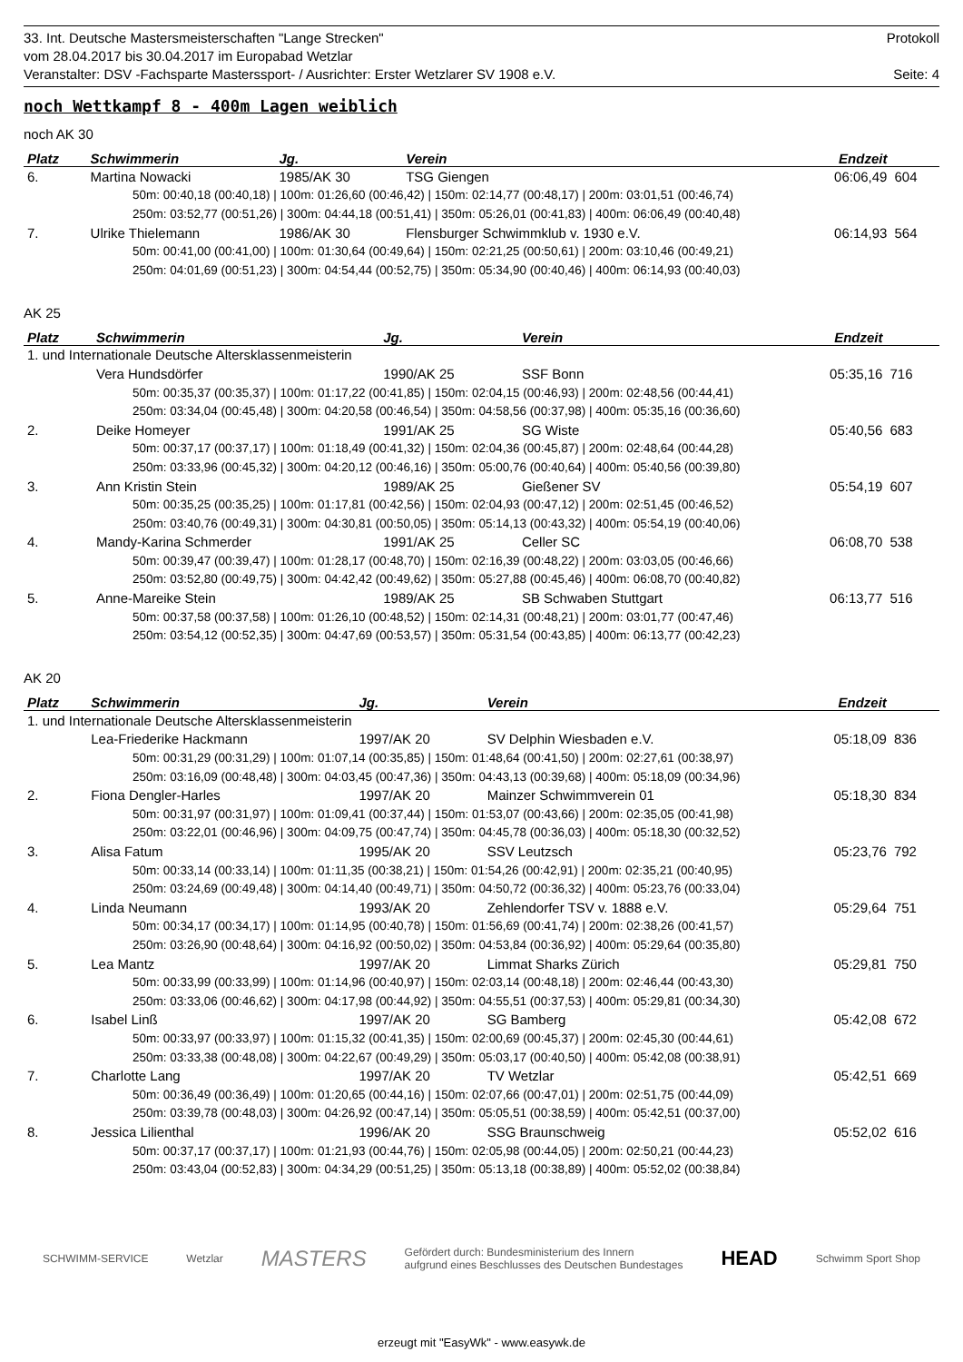33. Int. Deutsche Mastersmeisterschaften "Lange Strecken" Protokoll
vom 28.04.2017 bis 30.04.2017 im Europabad Wetzlar
Veranstalter: DSV -Fachsparte Masterssport- / Ausrichter: Erster Wetzlarer SV 1908 e.V. Seite: 4
noch Wettkampf 8 - 400m Lagen weiblich
noch AK 30
| Platz | Schwimmerin | Jg. | Verein | Endzeit | |
| --- | --- | --- | --- | --- | --- |
| 6. | Martina Nowacki | 1985/AK 30 | TSG Giengen | 06:06,49 | 604 |
| 50m: 00:40,18 (00:40,18) / 100m: 01:26,60 (00:46,42) / 150m: 02:14,77 (00:48,17) / 200m: 03:01,51 (00:46,74) | | | | | |
| 250m: 03:52,77 (00:51,26) / 300m: 04:44,18 (00:51,41) / 350m: 05:26,01 (00:41,83) / 400m: 06:06,49 (00:40,48) | | | | | |
| 7. | Ulrike Thielemann | 1986/AK 30 | Flensburger Schwimmklub v. 1930 e.V. | 06:14,93 | 564 |
| 50m: 00:41,00 (00:41,00) / 100m: 01:30,64 (00:49,64) / 150m: 02:21,25 (00:50,61) / 200m: 03:10,46 (00:49,21) | | | | | |
| 250m: 04:01,69 (00:51,23) / 300m: 04:54,44 (00:52,75) / 350m: 05:34,90 (00:40,46) / 400m: 06:14,93 (00:40,03) | | | | | |
AK 25
| Platz | Schwimmerin | Jg. | Verein | Endzeit | |
| --- | --- | --- | --- | --- | --- |
| 1. und Internationale Deutsche Altersklassenmeisterin | | | | | |
| | Vera Hundsdörfer | 1990/AK 25 | SSF Bonn | 05:35,16 | 716 |
| 50m: 00:35,37 (00:35,37) / 100m: 01:17,22 (00:41,85) / 150m: 02:04,15 (00:46,93) / 200m: 02:48,56 (00:44,41) | | | | | |
| 250m: 03:34,04 (00:45,48) / 300m: 04:20,58 (00:46,54) / 350m: 04:58,56 (00:37,98) / 400m: 05:35,16 (00:36,60) | | | | | |
| 2. | Deike Homeyer | 1991/AK 25 | SG Wiste | 05:40,56 | 683 |
| 50m: 00:37,17 (00:37,17) / 100m: 01:18,49 (00:41,32) / 150m: 02:04,36 (00:45,87) / 200m: 02:48,64 (00:44,28) | | | | | |
| 250m: 03:33,96 (00:45,32) / 300m: 04:20,12 (00:46,16) / 350m: 05:00,76 (00:40,64) / 400m: 05:40,56 (00:39,80) | | | | | |
| 3. | Ann Kristin Stein | 1989/AK 25 | Gießener SV | 05:54,19 | 607 |
| 50m: 00:35,25 (00:35,25) / 100m: 01:17,81 (00:42,56) / 150m: 02:04,93 (00:47,12) / 200m: 02:51,45 (00:46,52) | | | | | |
| 250m: 03:40,76 (00:49,31) / 300m: 04:30,81 (00:50,05) / 350m: 05:14,13 (00:43,32) / 400m: 05:54,19 (00:40,06) | | | | | |
| 4. | Mandy-Karina Schmerder | 1991/AK 25 | Celler SC | 06:08,70 | 538 |
| 50m: 00:39,47 (00:39,47) / 100m: 01:28,17 (00:48,70) / 150m: 02:16,39 (00:48,22) / 200m: 03:03,05 (00:46,66) | | | | | |
| 250m: 03:52,80 (00:49,75) / 300m: 04:42,42 (00:49,62) / 350m: 05:27,88 (00:45,46) / 400m: 06:08,70 (00:40,82) | | | | | |
| 5. | Anne-Mareike Stein | 1989/AK 25 | SB Schwaben Stuttgart | 06:13,77 | 516 |
| 50m: 00:37,58 (00:37,58) / 100m: 01:26,10 (00:48,52) / 150m: 02:14,31 (00:48,21) / 200m: 03:01,77 (00:47,46) | | | | | |
| 250m: 03:54,12 (00:52,35) / 300m: 04:47,69 (00:53,57) / 350m: 05:31,54 (00:43,85) / 400m: 06:13,77 (00:42,23) | | | | | |
AK 20
| Platz | Schwimmerin | Jg. | Verein | Endzeit | |
| --- | --- | --- | --- | --- | --- |
| 1. und Internationale Deutsche Altersklassenmeisterin | | | | | |
| | Lea-Friederike Hackmann | 1997/AK 20 | SV Delphin Wiesbaden e.V. | 05:18,09 | 836 |
| 50m: 00:31,29 (00:31,29) / 100m: 01:07,14 (00:35,85) / 150m: 01:48,64 (00:41,50) / 200m: 02:27,61 (00:38,97) | | | | | |
| 250m: 03:16,09 (00:48,48) / 300m: 04:03,45 (00:47,36) / 350m: 04:43,13 (00:39,68) / 400m: 05:18,09 (00:34,96) | | | | | |
| 2. | Fiona Dengler-Harles | 1997/AK 20 | Mainzer Schwimmverein 01 | 05:18,30 | 834 |
| 50m: 00:31,97 (00:31,97) / 100m: 01:09,41 (00:37,44) / 150m: 01:53,07 (00:43,66) / 200m: 02:35,05 (00:41,98) | | | | | |
| 250m: 03:22,01 (00:46,96) / 300m: 04:09,75 (00:47,74) / 350m: 04:45,78 (00:36,03) / 400m: 05:18,30 (00:32,52) | | | | | |
| 3. | Alisa Fatum | 1995/AK 20 | SSV Leutzsch | 05:23,76 | 792 |
| 50m: 00:33,14 (00:33,14) / 100m: 01:11,35 (00:38,21) / 150m: 01:54,26 (00:42,91) / 200m: 02:35,21 (00:40,95) | | | | | |
| 250m: 03:24,69 (00:49,48) / 300m: 04:14,40 (00:49,71) / 350m: 04:50,72 (00:36,32) / 400m: 05:23,76 (00:33,04) | | | | | |
| 4. | Linda Neumann | 1993/AK 20 | Zehlendorfer TSV v. 1888 e.V. | 05:29,64 | 751 |
| 50m: 00:34,17 (00:34,17) / 100m: 01:14,95 (00:40,78) / 150m: 01:56,69 (00:41,74) / 200m: 02:38,26 (00:41,57) | | | | | |
| 250m: 03:26,90 (00:48,64) / 300m: 04:16,92 (00:50,02) / 350m: 04:53,84 (00:36,92) / 400m: 05:29,64 (00:35,80) | | | | | |
| 5. | Lea Mantz | 1997/AK 20 | Limmat Sharks Zürich | 05:29,81 | 750 |
| 50m: 00:33,99 (00:33,99) / 100m: 01:14,96 (00:40,97) / 150m: 02:03,14 (00:48,18) / 200m: 02:46,44 (00:43,30) | | | | | |
| 250m: 03:33,06 (00:46,62) / 300m: 04:17,98 (00:44,92) / 350m: 04:55,51 (00:37,53) / 400m: 05:29,81 (00:34,30) | | | | | |
| 6. | Isabel Linß | 1997/AK 20 | SG Bamberg | 05:42,08 | 672 |
| 50m: 00:33,97 (00:33,97) / 100m: 01:15,32 (00:41,35) / 150m: 02:00,69 (00:45,37) / 200m: 02:45,30 (00:44,61) | | | | | |
| 250m: 03:33,38 (00:48,08) / 300m: 04:22,67 (00:49,29) / 350m: 05:03,17 (00:40,50) / 400m: 05:42,08 (00:38,91) | | | | | |
| 7. | Charlotte Lang | 1997/AK 20 | TV Wetzlar | 05:42,51 | 669 |
| 50m: 00:36,49 (00:36,49) / 100m: 01:20,65 (00:44,16) / 150m: 02:07,66 (00:47,01) / 200m: 02:51,75 (00:44,09) | | | | | |
| 250m: 03:39,78 (00:48,03) / 300m: 04:26,92 (00:47,14) / 350m: 05:05,51 (00:38,59) / 400m: 05:42,51 (00:37,00) | | | | | |
| 8. | Jessica Lilienthal | 1996/AK 20 | SSG Braunschweig | 05:52,02 | 616 |
| 50m: 00:37,17 (00:37,17) / 100m: 01:21,93 (00:44,76) / 150m: 02:05,98 (00:44,05) / 200m: 02:50,21 (00:44,23) | | | | | |
| 250m: 03:43,04 (00:52,83) / 300m: 04:34,29 (00:51,25) / 350m: 05:13,18 (00:38,89) / 400m: 05:52,02 (00:38,84) | | | | | |
SCHWIMM-SERVICE Wetzlar MASTERS Gefördert durch: Bundesministerium des Innern
aufgrund eines Beschlusses des Deutschen Bundestages HEAD Schwimm Sport Shop
erzeugt mit "EasyWk" - www.easywk.de